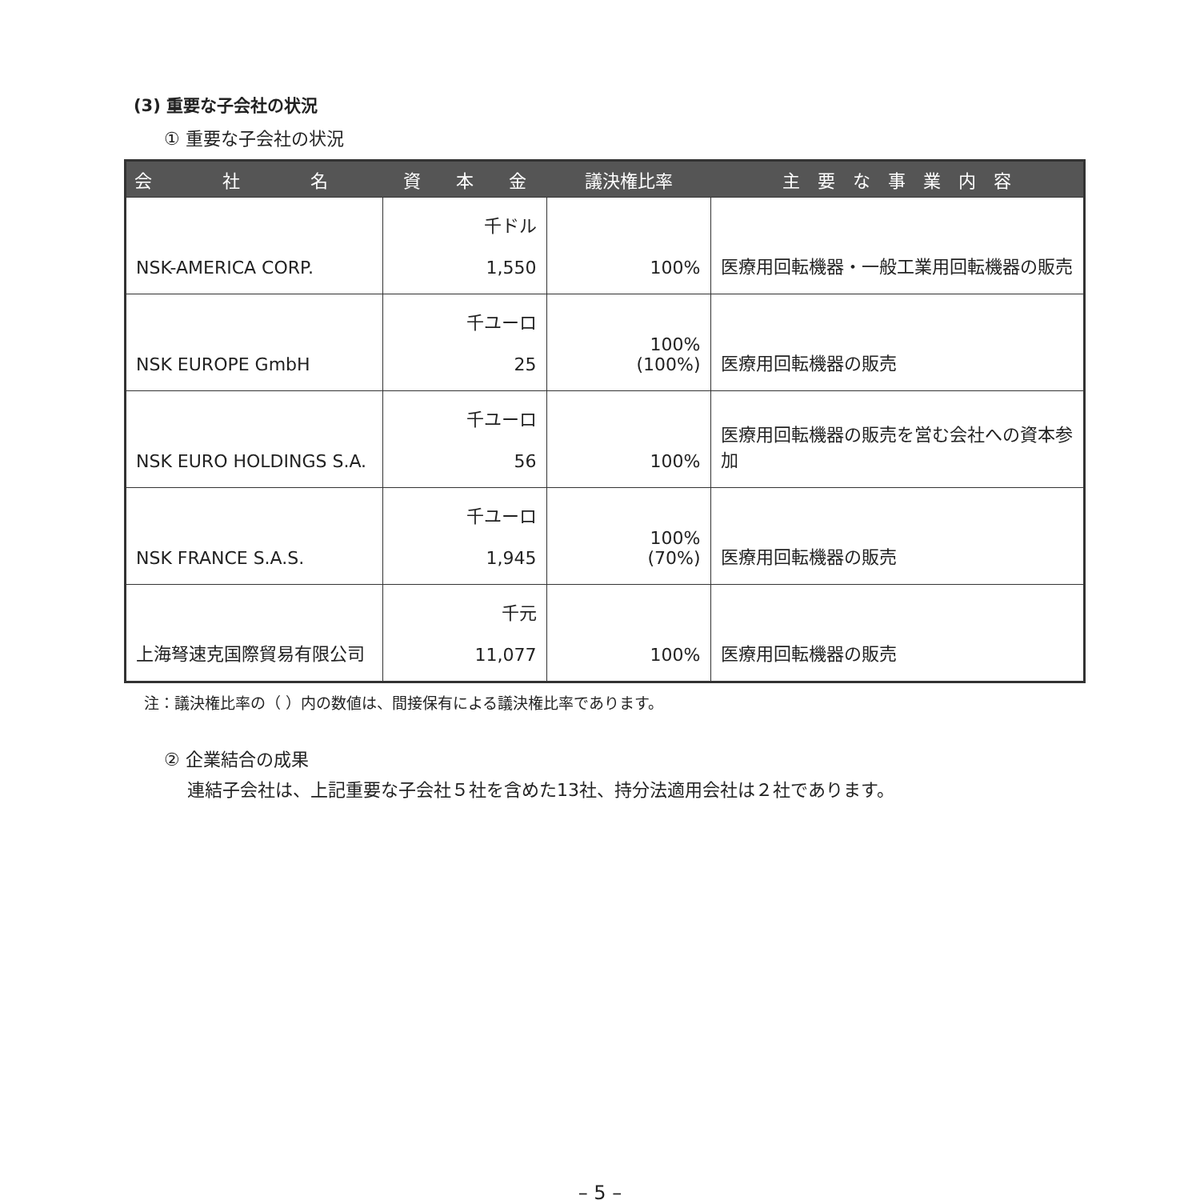(3) 重要な子会社の状況
① 重要な子会社の状況
| 会 社 名 | 資 本 金 | 議決権比率 | 主 要 な 事 業 内 容 |
| --- | --- | --- | --- |
| NSK-AMERICA CORP. | 千ドル 1,550 | 100% | 医療用回転機器・一般工業用回転機器の販売 |
| NSK EUROPE GmbH | 千ユーロ 25 | 100% (100%) | 医療用回転機器の販売 |
| NSK EURO HOLDINGS S.A. | 千ユーロ 56 | 100% | 医療用回転機器の販売を営む会社への資本参加 |
| NSK FRANCE S.A.S. | 千ユーロ 1,945 | 100% (70%) | 医療用回転機器の販売 |
| 上海弩速克国際貿易有限公司 | 千元 11,077 | 100% | 医療用回転機器の販売 |
注：議決権比率の（ ）内の数値は、間接保有による議決権比率であります。
② 企業結合の成果
　 連結子会社は、上記重要な子会社５社を含めた13社、持分法適用会社は２社であります。
– 5 –